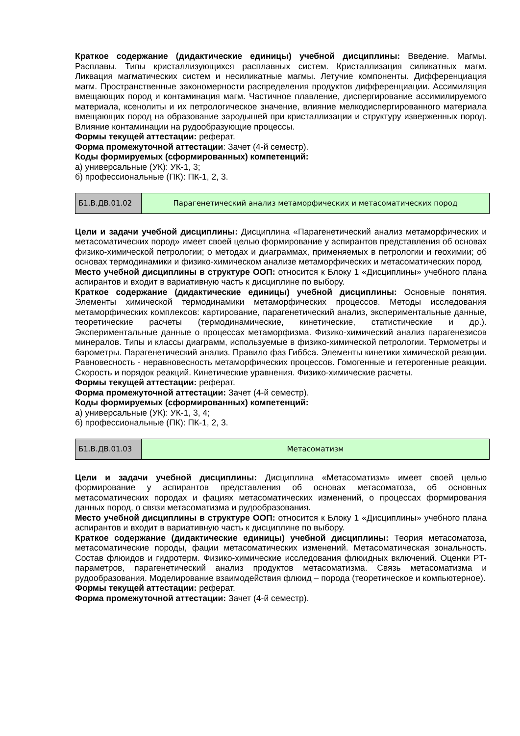Краткое содержание (дидактические единицы) учебной дисциплины: Введение. Магмы. Расплавы. Типы кристаллизующихся расплавных систем. Кристаллизация силикатных магм. Ликвация магматических систем и несиликатные магмы. Летучие компоненты. Дифференциация магм. Пространственные закономерности распределения продуктов дифференциации. Ассимиляция вмещающих пород и контаминация магм. Частичное плавление, диспергирование ассимилируемого материала, ксенолиты и их петрологическое значение, влияние мелкодиспергированного материала вмещающих пород на образование зародышей при кристаллизации и структуру изверженных пород. Влияние контаминации на рудообразующие процессы.
Формы текущей аттестации: реферат.
Форма промежуточной аттестации: Зачет (4-й семестр).
Коды формируемых (сформированных) компетенций:
а) универсальные (УК): УК-1, 3;
б) профессиональные (ПК): ПК-1, 2, 3.
| Б1.В.ДВ.01.02 | Парагенетический анализ метаморфических и метасоматических пород |
Цели и задачи учебной дисциплины: Дисциплина «Парагенетический анализ метаморфических и метасоматических пород» имеет своей целью формирование у аспирантов представления об основах физико-химической петрологии; о методах и диаграммах, применяемых в петрологии и геохимии; об основах термодинамики и физико-химическом анализе метаморфических и метасоматических пород.
Место учебной дисциплины в структуре ООП: относится к Блоку 1 «Дисциплины» учебного плана аспирантов и входит в вариативную часть к дисциплине по выбору.
Краткое содержание (дидактические единицы) учебной дисциплины: Основные понятия. Элементы химической термодинамики метаморфических процессов. Методы исследования метаморфических комплексов: картирование, парагенетический анализ, экспериментальные данные, теоретические расчеты (термодинамические, кинетические, статистические и др.). Экспериментальные данные о процессах метаморфизма. Физико-химический анализ парагенезисов минералов. Типы и классы диаграмм, используемые в физико-химической петрологии. Термометры и барометры. Парагенетический анализ. Правило фаз Гиббса. Элементы кинетики химической реакции. Равновесность - неравновесность метаморфических процессов. Гомогенные и гетерогенные реакции. Скорость и порядок реакций. Кинетические уравнения. Физико-химические расчеты.
Формы текущей аттестации: реферат.
Форма промежуточной аттестации: Зачет (4-й семестр).
Коды формируемых (сформированных) компетенций:
а) универсальные (УК): УК-1, 3, 4;
б) профессиональные (ПК): ПК-1, 2, 3.
| Б1.В.ДВ.01.03 | Метасоматизм |
Цели и задачи учебной дисциплины: Дисциплина «Метасоматизм» имеет своей целью формирование у аспирантов представления об основах метасоматоза, об основных метасоматических породах и фациях метасоматических изменений, о процессах формирования данных пород, о связи метасоматизма и рудообразования.
Место учебной дисциплины в структуре ООП: относится к Блоку 1 «Дисциплины» учебного плана аспирантов и входит в вариативную часть к дисциплине по выбору.
Краткое содержание (дидактические единицы) учебной дисциплины: Теория метасоматоза, метасоматические породы, фации метасоматических изменений. Метасоматическая зональность. Состав флюидов и гидротерм. Физико-химические исследования флюидных включений. Оценки PT-параметров, парагенетический анализ продуктов метасоматизма. Связь метасоматизма и рудообразования. Моделирование взаимодействия флюид – порода (теоретическое и компьютерное).
Формы текущей аттестации: реферат.
Форма промежуточной аттестации: Зачет (4-й семестр).